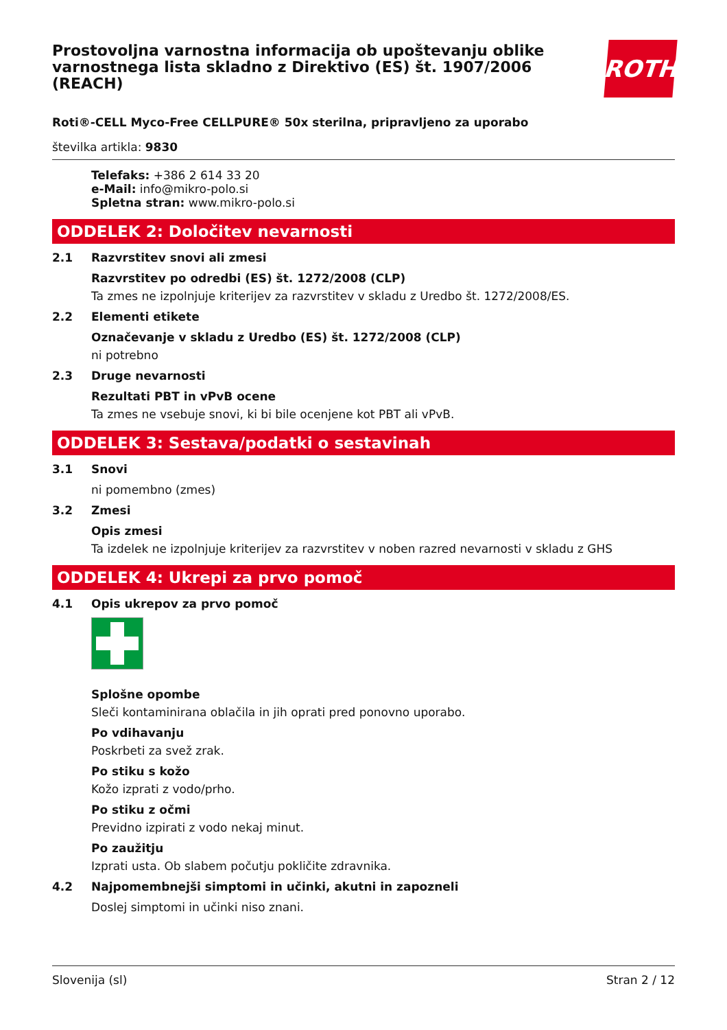Prostovoljna varnostna informacija ob upoštevanju oblike varnostnega lista skladno z Direktivo (ES) št. 1907/2006 (REACH)
ROTH
Roti®-CELL Myco-Free CELLPURE® 50x sterilna, pripravljeno za uporabo
številka artikla: 9830
Telefaks: +386 2 614 33 20
e-Mail: info@mikro-polo.si
Spletna stran: www.mikro-polo.si
ODDELEK 2: Določitev nevarnosti
2.1 Razvrstitev snovi ali zmesi
Razvrstitev po odredbi (ES) št. 1272/2008 (CLP)
Ta zmes ne izpolnjuje kriterijev za razvrstitev v skladu z Uredbo št. 1272/2008/ES.
2.2 Elementi etikete
Označevanje v skladu z Uredbo (ES) št. 1272/2008 (CLP)
ni potrebno
2.3 Druge nevarnosti
Rezultati PBT in vPvB ocene
Ta zmes ne vsebuje snovi, ki bi bile ocenjene kot PBT ali vPvB.
ODDELEK 3: Sestava/podatki o sestavinah
3.1 Snovi
ni pomembno (zmes)
3.2 Zmesi
Opis zmesi
Ta izdelek ne izpolnjuje kriterijev za razvrstitev v noben razred nevarnosti v skladu z GHS
ODDELEK 4: Ukrepi za prvo pomoč
4.1 Opis ukrepov za prvo pomoč
Splošne opombe
Sleči kontaminirana oblačila in jih oprati pred ponovno uporabo.
Po vdihavanju
Poskrbeti za svež zrak.
Po stiku s kožo
Kožo izprati z vodo/prho.
Po stiku z očmi
Previdno izpirati z vodo nekaj minut.
Po zaužitju
Izprati usta. Ob slabem počutju pokličite zdravnika.
4.2 Najpomembnejši simptomi in učinki, akutni in zapozneli
Doslej simptomi in učinki niso znani.
Slovenija (sl) Stran 2 / 12